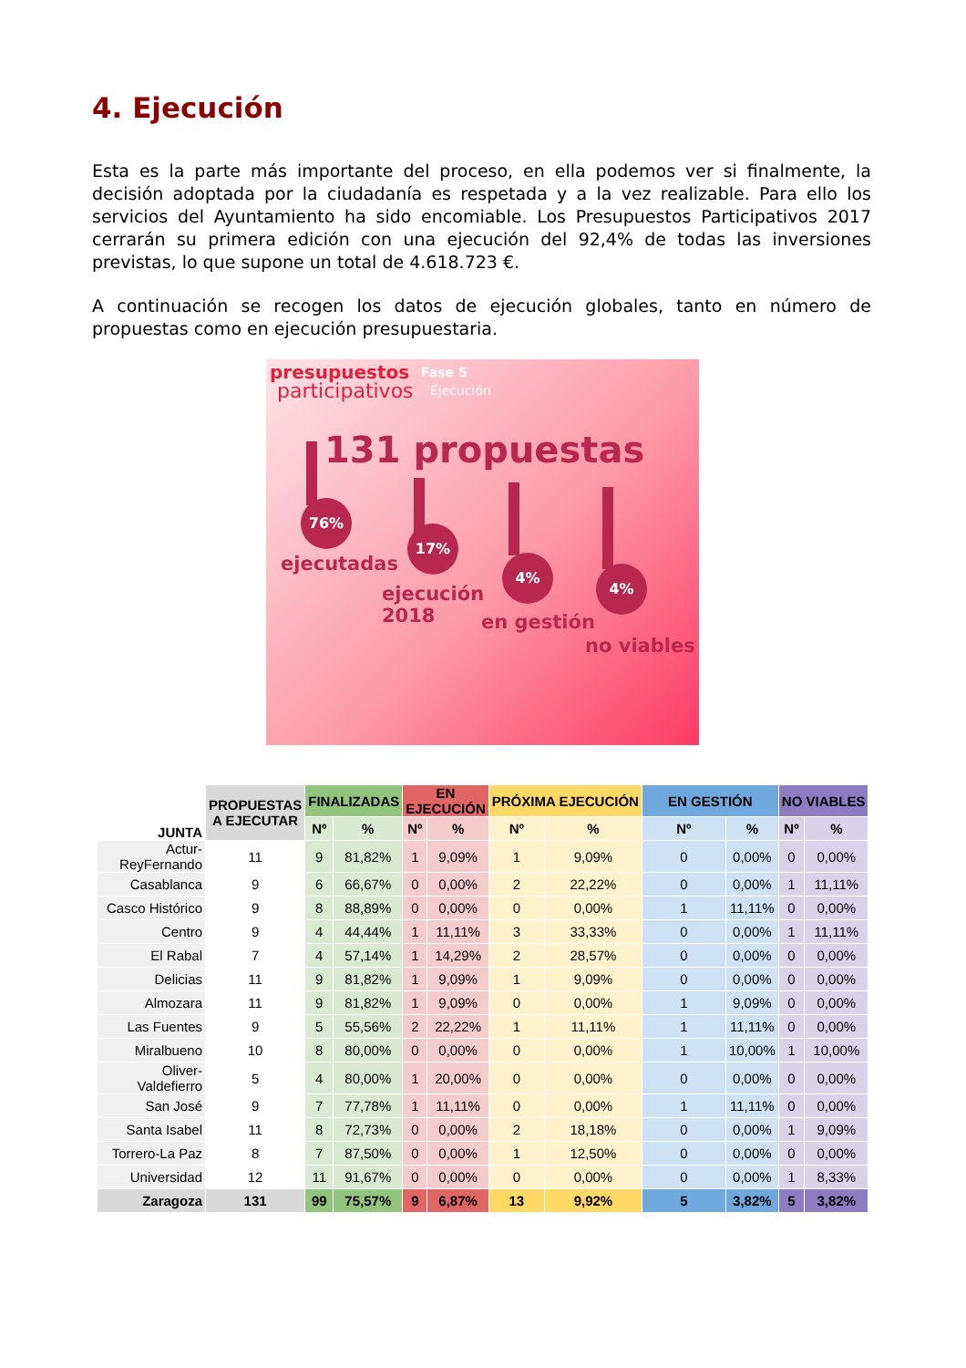4. Ejecución
Esta es la parte más importante del proceso, en ella podemos ver si finalmente, la decisión adoptada por la ciudadanía es respetada y a la vez realizable. Para ello los servicios del Ayuntamiento ha sido encomiable. Los Presupuestos Participativos 2017 cerrarán su primera edición con una ejecución del 92,4% de todas las inversiones previstas, lo que supone un total de 4.618.723 €.
A continuación se recogen los datos de ejecución globales, tanto en número de propuestas como en ejecución presupuestaria.
presupuestos
participativos
Fase 5
Ejecución
131 propuestas
76%
ejecutadas
17%
ejecución
2018
4%
en gestión
4%
no viables
| JUNTA | PROPUESTAS A EJECUTAR | FINALIZADAS | | EN EJECUCIÓN | | PRÓXIMA EJECUCIÓN | | EN GESTIÓN | | NO VIABLES | |
| --- | --- | --- | --- | --- | --- | --- | --- | --- | --- | --- | --- |
| | | Nº | % | Nº | % | Nº | % | Nº | % | Nº | % |
| Actur-ReyFernando | 11 | 9 | 81,82% | 1 | 9,09% | 1 | 9,09% | 0 | 0,00% | 0 | 0,00% |
| Casablanca | 9 | 6 | 66,67% | 0 | 0,00% | 2 | 22,22% | 0 | 0,00% | 1 | 11,11% |
| Casco Histórico | 9 | 8 | 88,89% | 0 | 0,00% | 0 | 0,00% | 1 | 11,11% | 0 | 0,00% |
| Centro | 9 | 4 | 44,44% | 1 | 11,11% | 3 | 33,33% | 0 | 0,00% | 1 | 11,11% |
| El Rabal | 7 | 4 | 57,14% | 1 | 14,29% | 2 | 28,57% | 0 | 0,00% | 0 | 0,00% |
| Delicias | 11 | 9 | 81,82% | 1 | 9,09% | 1 | 9,09% | 0 | 0,00% | 0 | 0,00% |
| Almozara | 11 | 9 | 81,82% | 1 | 9,09% | 0 | 0,00% | 1 | 9,09% | 0 | 0,00% |
| Las Fuentes | 9 | 5 | 55,56% | 2 | 22,22% | 1 | 11,11% | 1 | 11,11% | 0 | 0,00% |
| Miralbueno | 10 | 8 | 80,00% | 0 | 0,00% | 0 | 0,00% | 1 | 10,00% | 1 | 10,00% |
| Oliver-Valdefierro | 5 | 4 | 80,00% | 1 | 20,00% | 0 | 0,00% | 0 | 0,00% | 0 | 0,00% |
| San José | 9 | 7 | 77,78% | 1 | 11,11% | 0 | 0,00% | 1 | 11,11% | 0 | 0,00% |
| Santa Isabel | 11 | 8 | 72,73% | 0 | 0,00% | 2 | 18,18% | 0 | 0,00% | 1 | 9,09% |
| Torrero-La Paz | 8 | 7 | 87,50% | 0 | 0,00% | 1 | 12,50% | 0 | 0,00% | 0 | 0,00% |
| Universidad | 12 | 11 | 91,67% | 0 | 0,00% | 0 | 0,00% | 0 | 0,00% | 1 | 8,33% |
| Zaragoza | 131 | 99 | 75,57% | 9 | 6,87% | 13 | 9,92% | 5 | 3,82% | 5 | 3,82% |